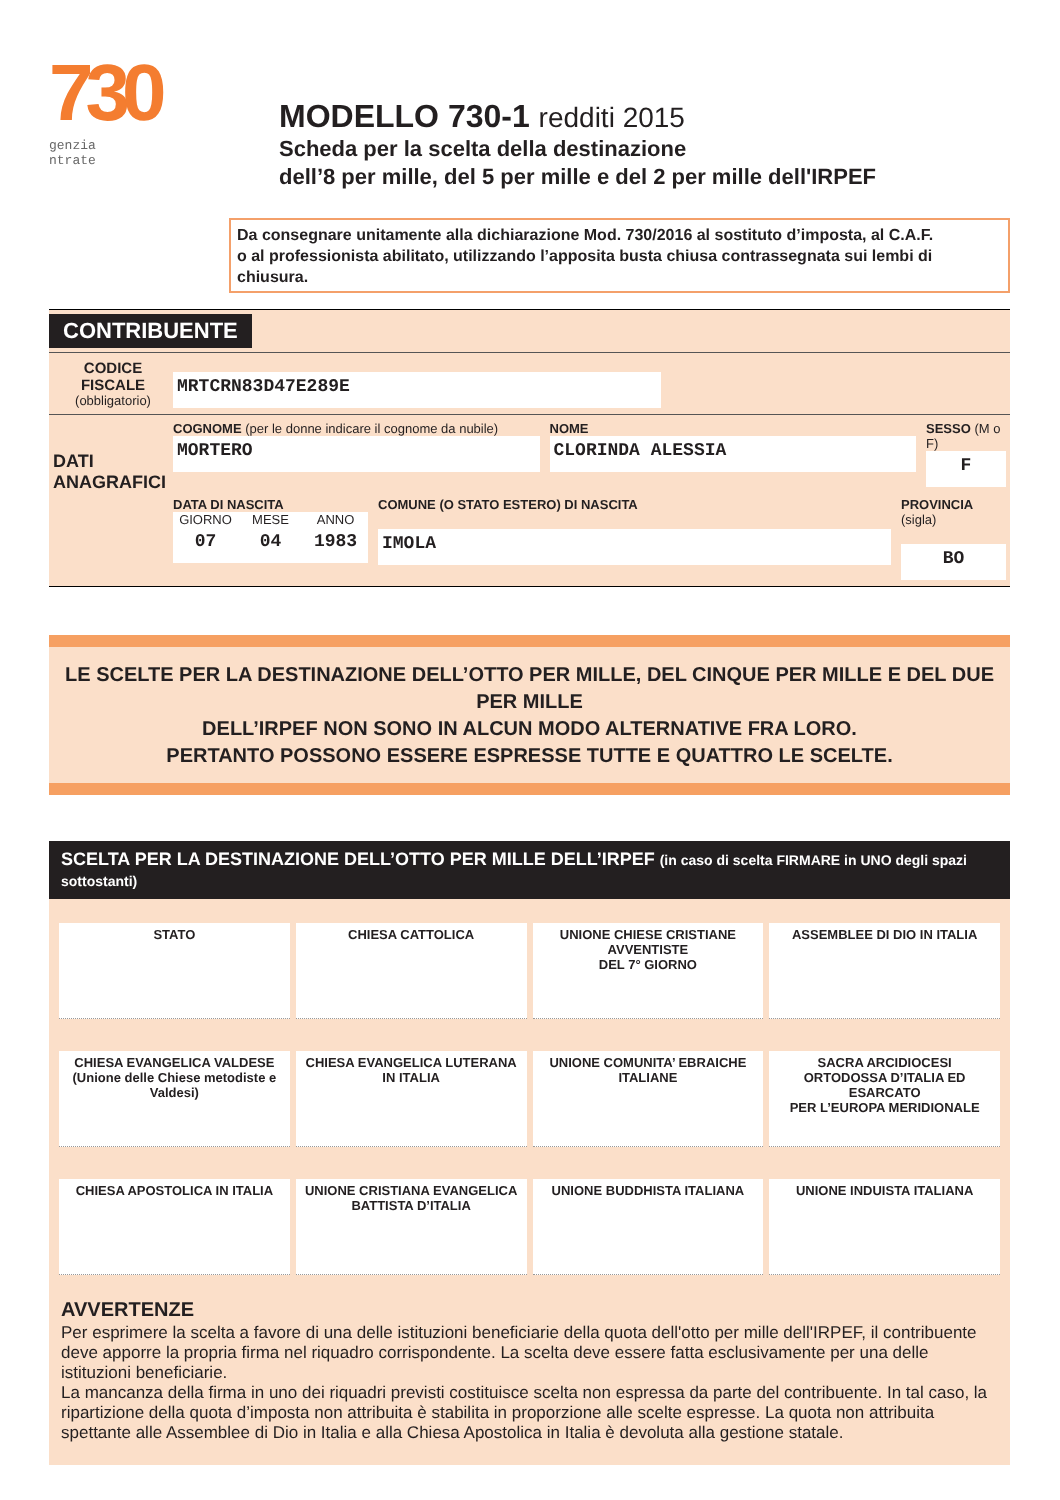730
genzia
ntrate
MODELLO 730-1 redditi 2015
Scheda per la scelta della destinazione
dell’8 per mille, del 5 per mille e del 2 per mille dell'IRPEF
Da consegnare unitamente alla dichiarazione Mod. 730/2016 al sostituto d’imposta, al C.A.F.
o al professionista abilitato, utilizzando l’apposita busta chiusa contrassegnata sui lembi di chiusura.
CONTRIBUENTE
CODICE FISCALE
(obbligatorio)
MRTCRN83D47E289E
DATI
ANAGRAFICI
COGNOME (per le donne indicare il cognome da nubile)
MORTERO
NOME
CLORINDA ALESSIA
SESSO (M o F)
F
DATA DI NASCITA
GIORNO
07
MESE
04
ANNO
1983
COMUNE (O STATO ESTERO) DI NASCITA
IMOLA
PROVINCIA (sigla)
BO
LE SCELTE PER LA DESTINAZIONE DELL’OTTO PER MILLE, DEL CINQUE PER MILLE E DEL DUE PER MILLE
DELL’IRPEF NON SONO IN ALCUN MODO ALTERNATIVE FRA LORO.
PERTANTO POSSONO ESSERE ESPRESSE TUTTE E QUATTRO LE SCELTE.
SCELTA PER LA DESTINAZIONE DELL’OTTO PER MILLE DELL’IRPEF (in caso di scelta FIRMARE in UNO degli spazi sottostanti)
STATO
CHIESA CATTOLICA
UNIONE CHIESE CRISTIANE AVVENTISTE
DEL 7° GIORNO
ASSEMBLEE DI DIO IN ITALIA
CHIESA EVANGELICA VALDESE
(Unione delle Chiese metodiste e Valdesi)
CHIESA EVANGELICA LUTERANA
IN ITALIA
UNIONE COMUNITA’ EBRAICHE
ITALIANE
SACRA ARCIDIOCESI
ORTODOSSA D’ITALIA ED ESARCATO
PER L’EUROPA MERIDIONALE
CHIESA APOSTOLICA IN ITALIA
UNIONE CRISTIANA EVANGELICA
BATTISTA D’ITALIA
UNIONE BUDDHISTA ITALIANA
UNIONE INDUISTA ITALIANA
AVVERTENZE
Per esprimere la scelta a favore di una delle istituzioni beneficiarie della quota dell'otto per mille dell'IRPEF, il contribuente deve apporre la propria firma nel riquadro corrispondente. La scelta deve essere fatta esclusivamente per una delle istituzioni beneficiarie.
La mancanza della firma in uno dei riquadri previsti costituisce scelta non espressa da parte del contribuente. In tal caso, la ripartizione della quota d’imposta non attribuita è stabilita in proporzione alle scelte espresse. La quota non attribuita spettante alle Assemblee di Dio in Italia e alla Chiesa Apostolica in Italia è devoluta alla gestione statale.